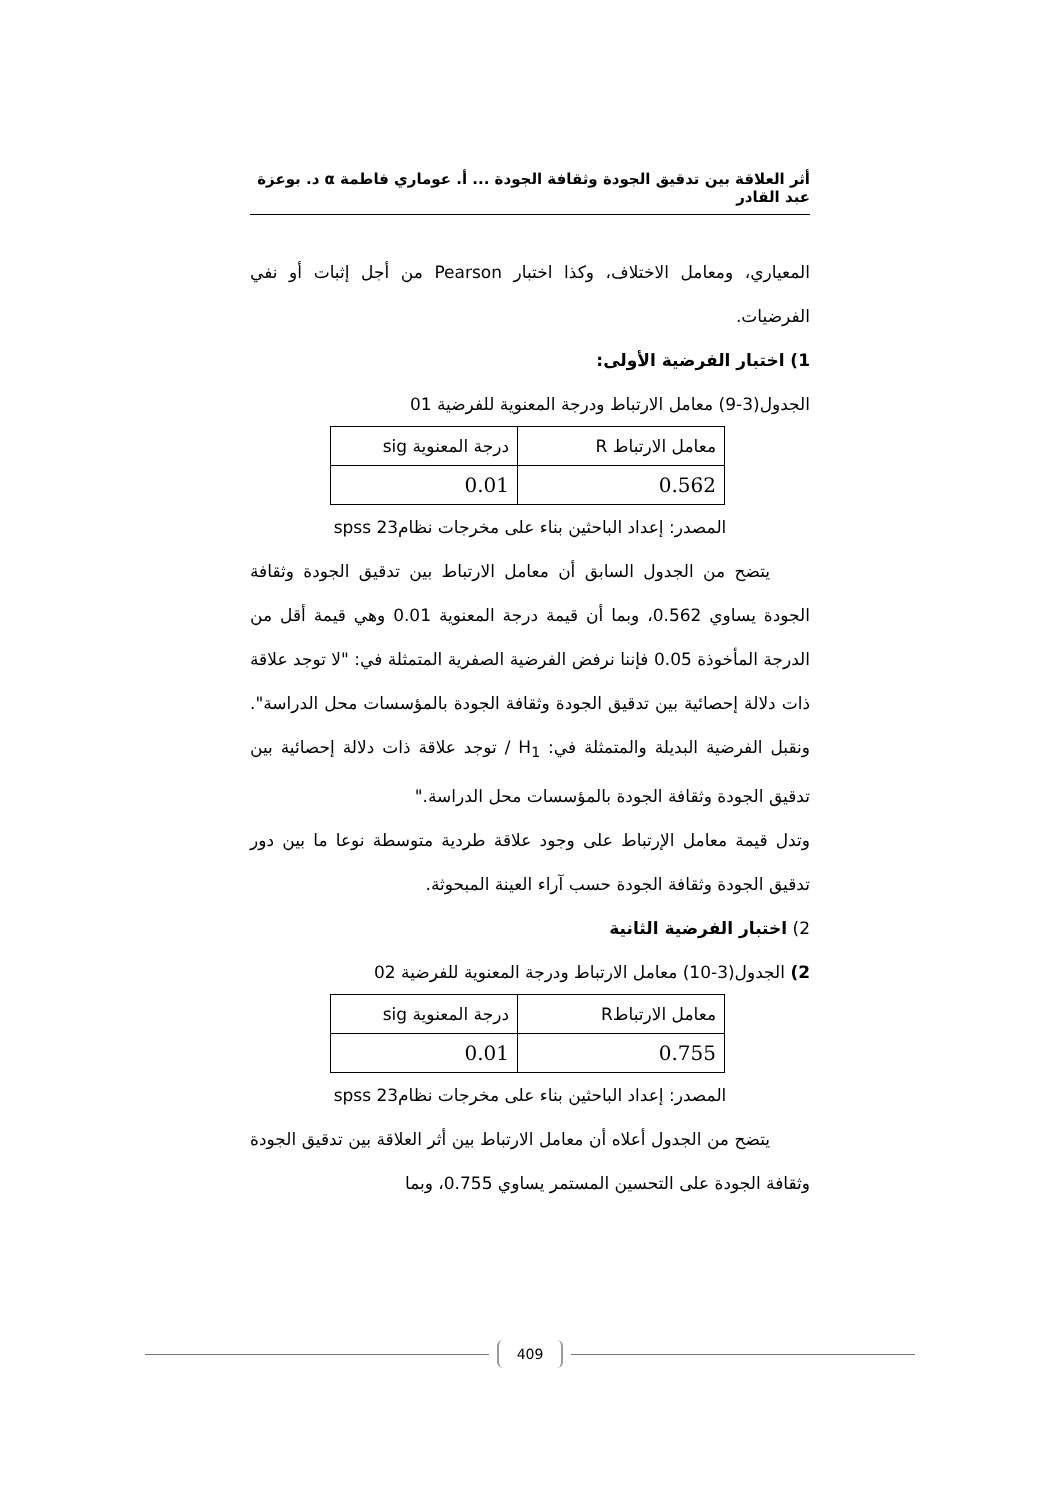أثر العلاقة بين تدقيق الجودة وثقافة الجودة ... أ. عوماري فاطمة α د. بوعزة عبد القادر
المعياري، ومعامل الاختلاف، وكذا اختبار Pearson من أجل إثبات أو نفي الفرضيات.
1) اختبار الفرضية الأولى:
الجدول(3-9) معامل الارتباط ودرجة المعنوية للفرضية 01
| معامل الارتباط R | درجة المعنوية sig |
| 0.562 | 0.01 |
المصدر: إعداد الباحثين بناء على مخرجات نظام23 spss
يتضح من الجدول السابق أن معامل الارتباط بين تدقيق الجودة وثقافة الجودة يساوي 0.562، وبما أن قيمة درجة المعنوية 0.01 وهي قيمة أقل من الدرجة المأخوذة 0.05 فإننا نرفض الفرضية الصفرية المتمثلة في: "لا توجد علاقة ذات دلالة إحصائية بين تدقيق الجودة وثقافة الجودة بالمؤسسات محل الدراسة". ونقبل الفرضية البديلة والمتمثلة في: H<sub>1</sub> / توجد علاقة ذات دلالة إحصائية بين تدقيق الجودة وثقافة الجودة بالمؤسسات محل الدراسة."
وتدل قيمة معامل الإرتباط على وجود علاقة طردية متوسطة نوعا ما بين دور تدقيق الجودة وثقافة الجودة حسب آراء العينة المبحوثة.
2) اختبار الفرضية الثانية
2) الجدول(3-10) معامل الارتباط ودرجة المعنوية للفرضية 02
| معامل الارتباطR | درجة المعنوية sig |
| 0.755 | 0.01 |
المصدر: إعداد الباحثين بناء على مخرجات نظام23 spss
يتضح من الجدول أعلاه أن معامل الارتباط بين أثر العلاقة بين تدقيق الجودة وثقافة الجودة على التحسين المستمر يساوي 0.755، وبما
409